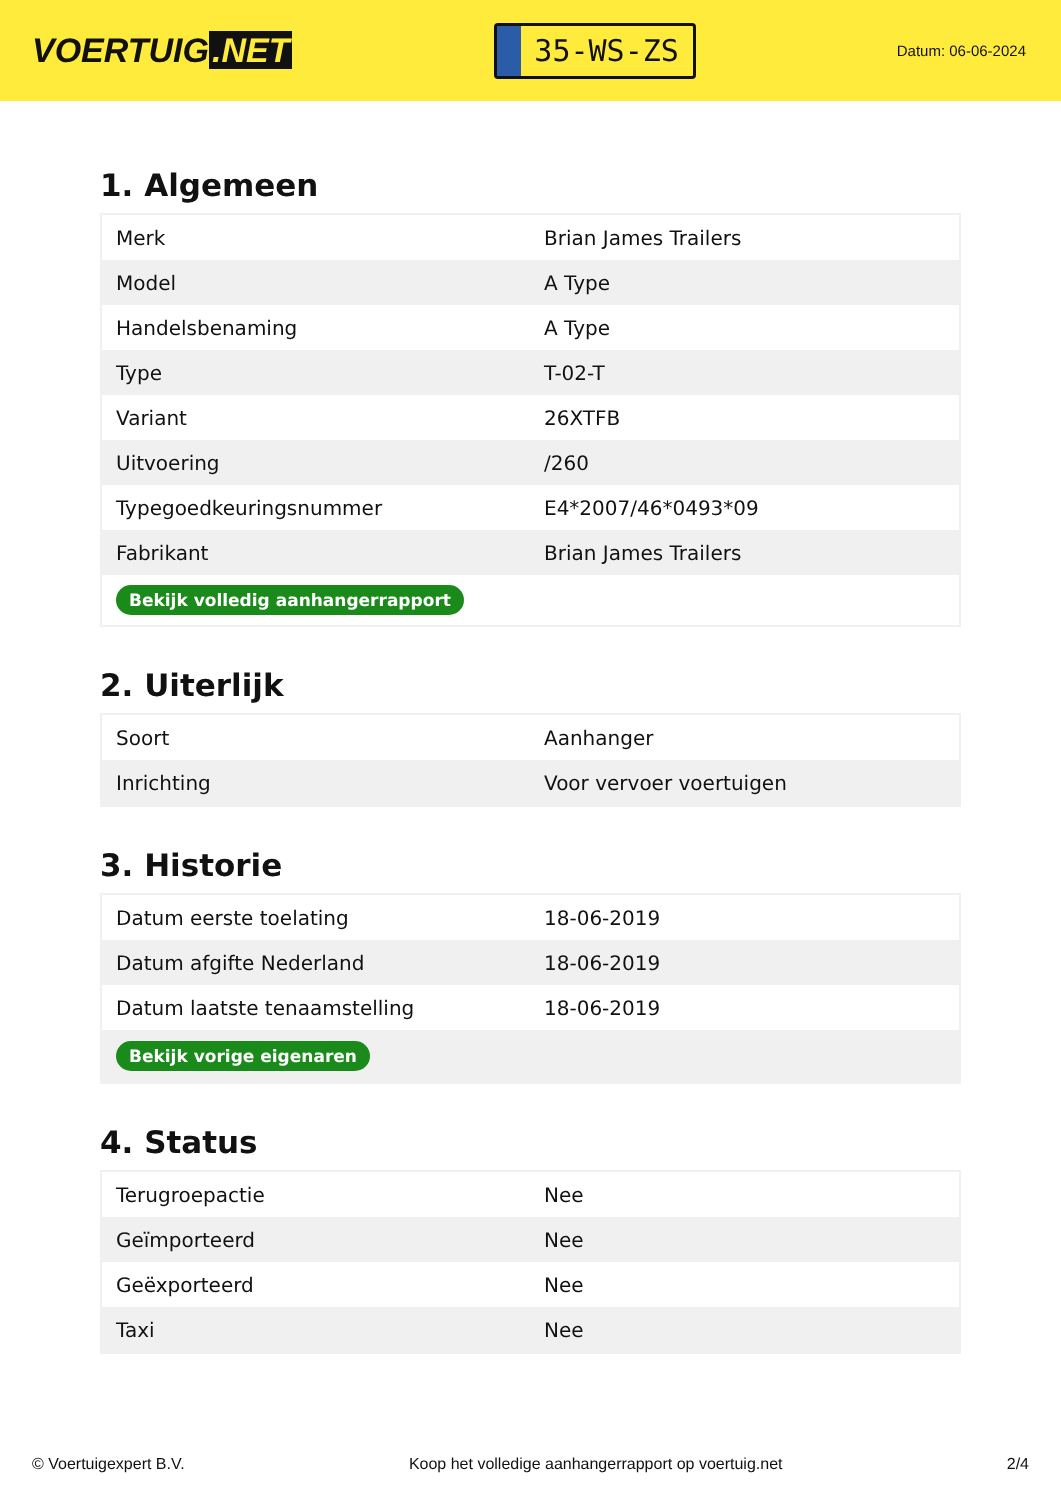VOERTUIG.NET
35-WS-ZS
Datum: 06-06-2024
1. Algemeen
| Merk | Brian James Trailers |
| Model | A Type |
| Handelsbenaming | A Type |
| Type | T-02-T |
| Variant | 26XTFB |
| Uitvoering | /260 |
| Typegoedkeuringsnummer | E4*2007/46*0493*09 |
| Fabrikant | Brian James Trailers |
| Bekijk volledig aanhangerrapport | |
2. Uiterlijk
| Soort | Aanhanger |
| Inrichting | Voor vervoer voertuigen |
3. Historie
| Datum eerste toelating | 18-06-2019 |
| Datum afgifte Nederland | 18-06-2019 |
| Datum laatste tenaamstelling | 18-06-2019 |
| Bekijk vorige eigenaren | |
4. Status
| Terugroepactie | Nee |
| Geïmporteerd | Nee |
| Geëxporteerd | Nee |
| Taxi | Nee |
© Voertuigexpert B.V. Koop het volledige aanhangerrapport op voertuig.net 2/4